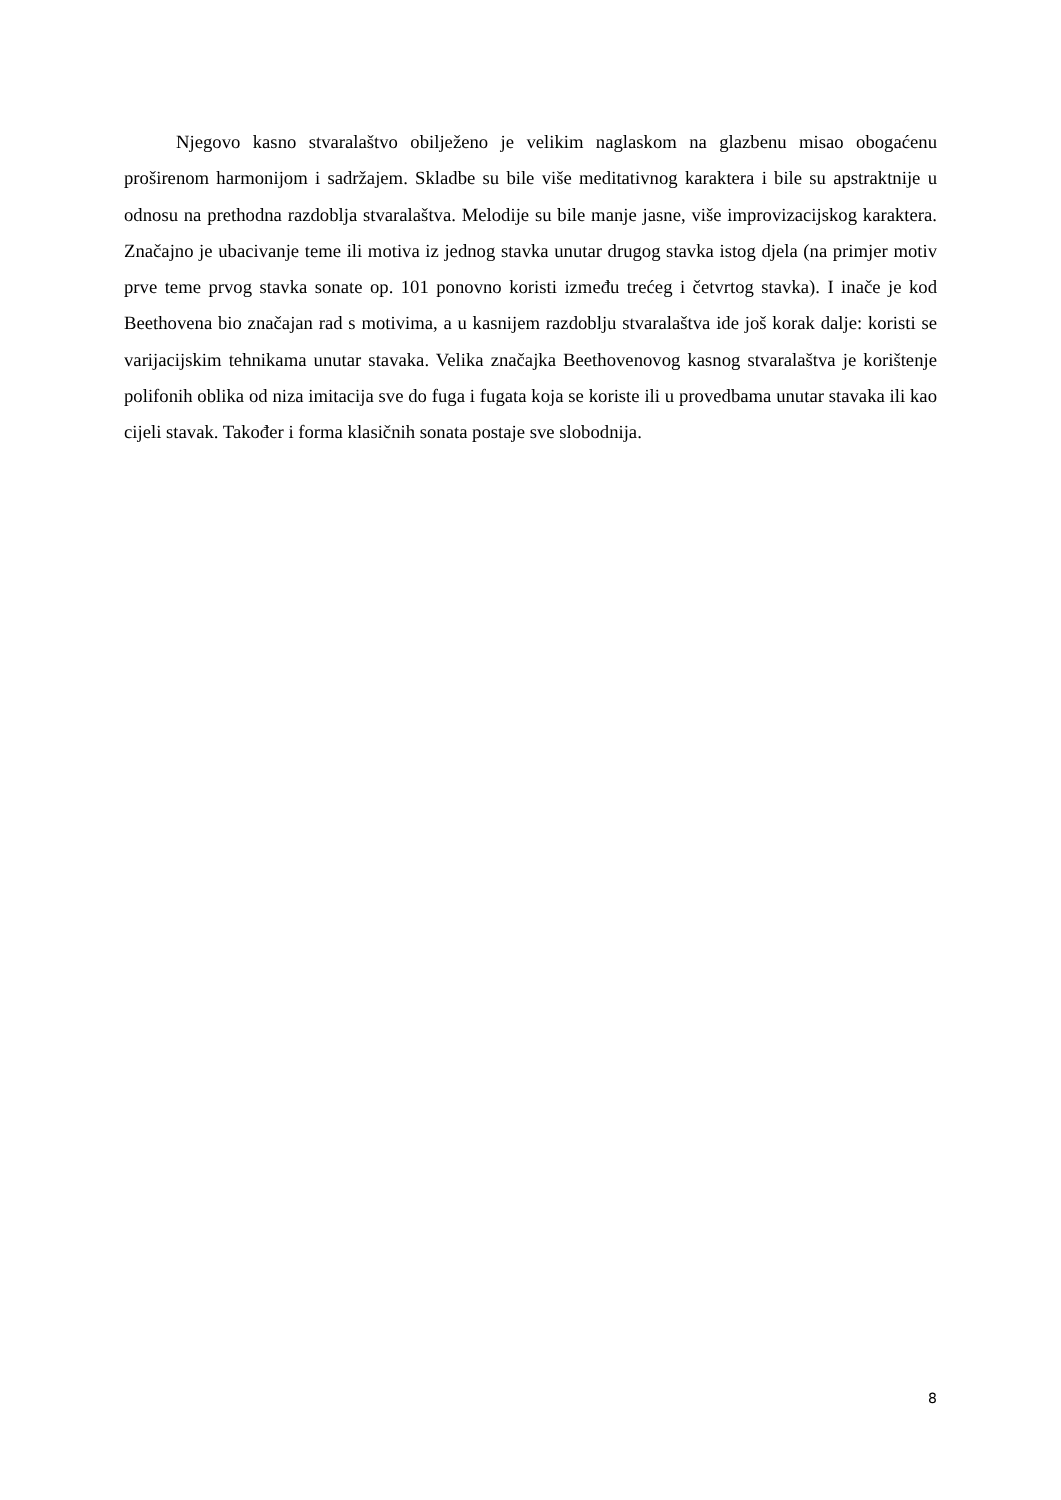Njegovo kasno stvaralaštvo obilježeno je velikim naglaskom na glazbenu misao obogaćenu proširenom harmonijom i sadržajem. Skladbe su bile više meditativnog karaktera i bile su apstraktnije u odnosu na prethodna razdoblja stvaralaštva. Melodije su bile manje jasne, više improvizacijskog karaktera. Značajno je ubacivanje teme ili motiva iz jednog stavka unutar drugog stavka istog djela (na primjer motiv prve teme prvog stavka sonate op. 101 ponovno koristi između trećeg i četvrtog stavka). I inače je kod Beethovena bio značajan rad s motivima, a u kasnijem razdoblju stvaralaštva ide još korak dalje: koristi se varijacijskim tehnikama unutar stavaka. Velika značajka Beethovenovog kasnog stvaralaštva je korištenje polifonih oblika od niza imitacija sve do fuga i fugata koja se koriste ili u provedbama unutar stavaka ili kao cijeli stavak. Također i forma klasičnih sonata postaje sve slobodnija.
8